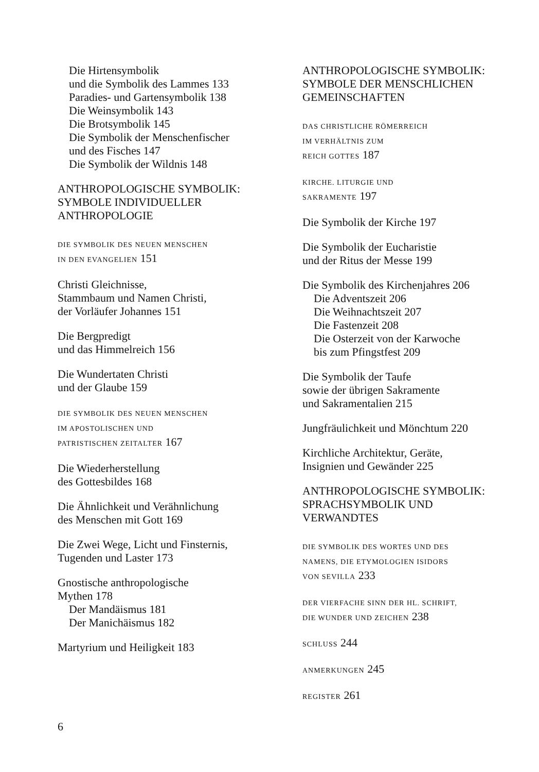Die Hirtensymbolik
und die Symbolik des Lammes 133
Paradies- und Gartensymbolik 138
Die Weinsymbolik 143
Die Brotsymbolik 145
Die Symbolik der Menschenfischer
und des Fisches 147
Die Symbolik der Wildnis 148
ANTHROPOLOGISCHE SYMBOLIK:
SYMBOLE INDIVIDUELLER
ANTHROPOLOGIE
DIE SYMBOLIK DES NEUEN MENSCHEN
IN DEN EVANGELIEN 151
Christi Gleichnisse,
Stammbaum und Namen Christi,
der Vorläufer Johannes 151
Die Bergpredigt
und das Himmelreich 156
Die Wundertaten Christi
und der Glaube 159
DIE SYMBOLIK DES NEUEN MENSCHEN
IM APOSTOLISCHEN UND
PATRISTISCHEN ZEITALTER 167
Die Wiederherstellung
des Gottesbildes 168
Die Ähnlichkeit und Verähnlichung
des Menschen mit Gott 169
Die Zwei Wege, Licht und Finsternis,
Tugenden und Laster 173
Gnostische anthropologische
Mythen 178
Der Mandäismus 181
Der Manichäismus 182
Martyrium und Heiligkeit 183
ANTHROPOLOGISCHE SYMBOLIK:
SYMBOLE DER MENSCHLICHEN
GEMEINSCHAFTEN
DAS CHRISTLICHE RÖMERREICH
IM VERHÄLTNIS ZUM
REICH GOTTES 187
KIRCHE. LITURGIE UND
SAKRAMENTE 197
Die Symbolik der Kirche 197
Die Symbolik der Eucharistie
und der Ritus der Messe 199
Die Symbolik des Kirchenjahres 206
Die Adventszeit 206
Die Weihnachtszeit 207
Die Fastenzeit 208
Die Osterzeit von der Karwoche
bis zum Pfingstfest 209
Die Symbolik der Taufe
sowie der übrigen Sakramente
und Sakramentalien 215
Jungfräulichkeit und Mönchtum 220
Kirchliche Architektur, Geräte,
Insignien und Gewänder 225
ANTHROPOLOGISCHE SYMBOLIK:
SPRACHSYMBOLIK UND
VERWANDTES
DIE SYMBOLIK DES WORTES UND DES
NAMENS, DIE ETYMOLOGIEN ISIDORS
VON SEVILLA 233
DER VIERFACHE SINN DER HL. SCHRIFT,
DIE WUNDER UND ZEICHEN 238
SCHLUSS 244
ANMERKUNGEN 245
REGISTER 261
6